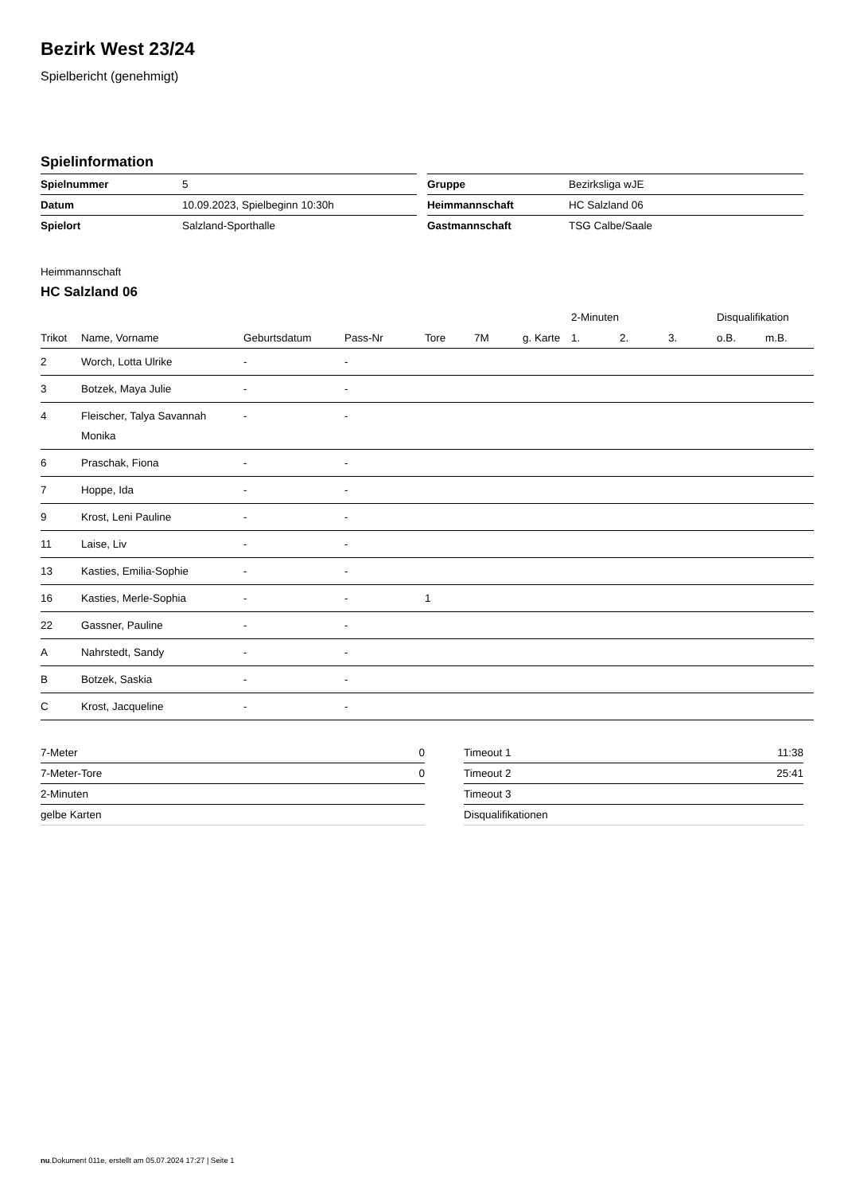Bezirk West 23/24
Spielbericht (genehmigt)
Spielinformation
| Spielnummer | 5 |
| Datum | 10.09.2023, Spielbeginn 10:30h |
| Spielort | Salzland-Sporthalle |
| Gruppe | Bezirksliga wJE |
| Heimmannschaft | HC Salzland 06 |
| Gastmannschaft | TSG Calbe/Saale |
Heimmannschaft
HC Salzland 06
| | | | | | | | 2-Minuten | | | Disqualifikation | |
| --- | --- | --- | --- | --- | --- | --- | --- | --- | --- | --- | --- |
| Trikot | Name, Vorname | Geburtsdatum | Pass-Nr | Tore | 7M | g. Karte | 1. | 2. | 3. | o.B. | m.B. |
| 2 | Worch, Lotta Ulrike | - | - | | | | | | | | |
| 3 | Botzek, Maya Julie | - | - | | | | | | | | |
| 4 | Fleischer, Talya Savannah Monika | - | - | | | | | | | | |
| 6 | Praschak, Fiona | - | - | | | | | | | | |
| 7 | Hoppe, Ida | - | - | | | | | | | | |
| 9 | Krost, Leni Pauline | - | - | | | | | | | | |
| 11 | Laise, Liv | - | - | | | | | | | | |
| 13 | Kasties, Emilia-Sophie | - | - | | | | | | | | |
| 16 | Kasties, Merle-Sophia | - | - | 1 | | | | | | | |
| 22 | Gassner, Pauline | - | - | | | | | | | | |
| A | Nahrstedt, Sandy | - | - | | | | | | | | |
| B | Botzek, Saskia | - | - | | | | | | | | |
| C | Krost, Jacqueline | - | - | | | | | | | | |
| 7-Meter | 0 |
| 7-Meter-Tore | 0 |
| 2-Minuten | |
| gelbe Karten | |
| Timeout 1 | 11:38 |
| Timeout 2 | 25:41 |
| Timeout 3 | |
| Disqualifikationen | |
nu.Dokument 011e, erstellt am 05.07.2024 17:27 | Seite 1